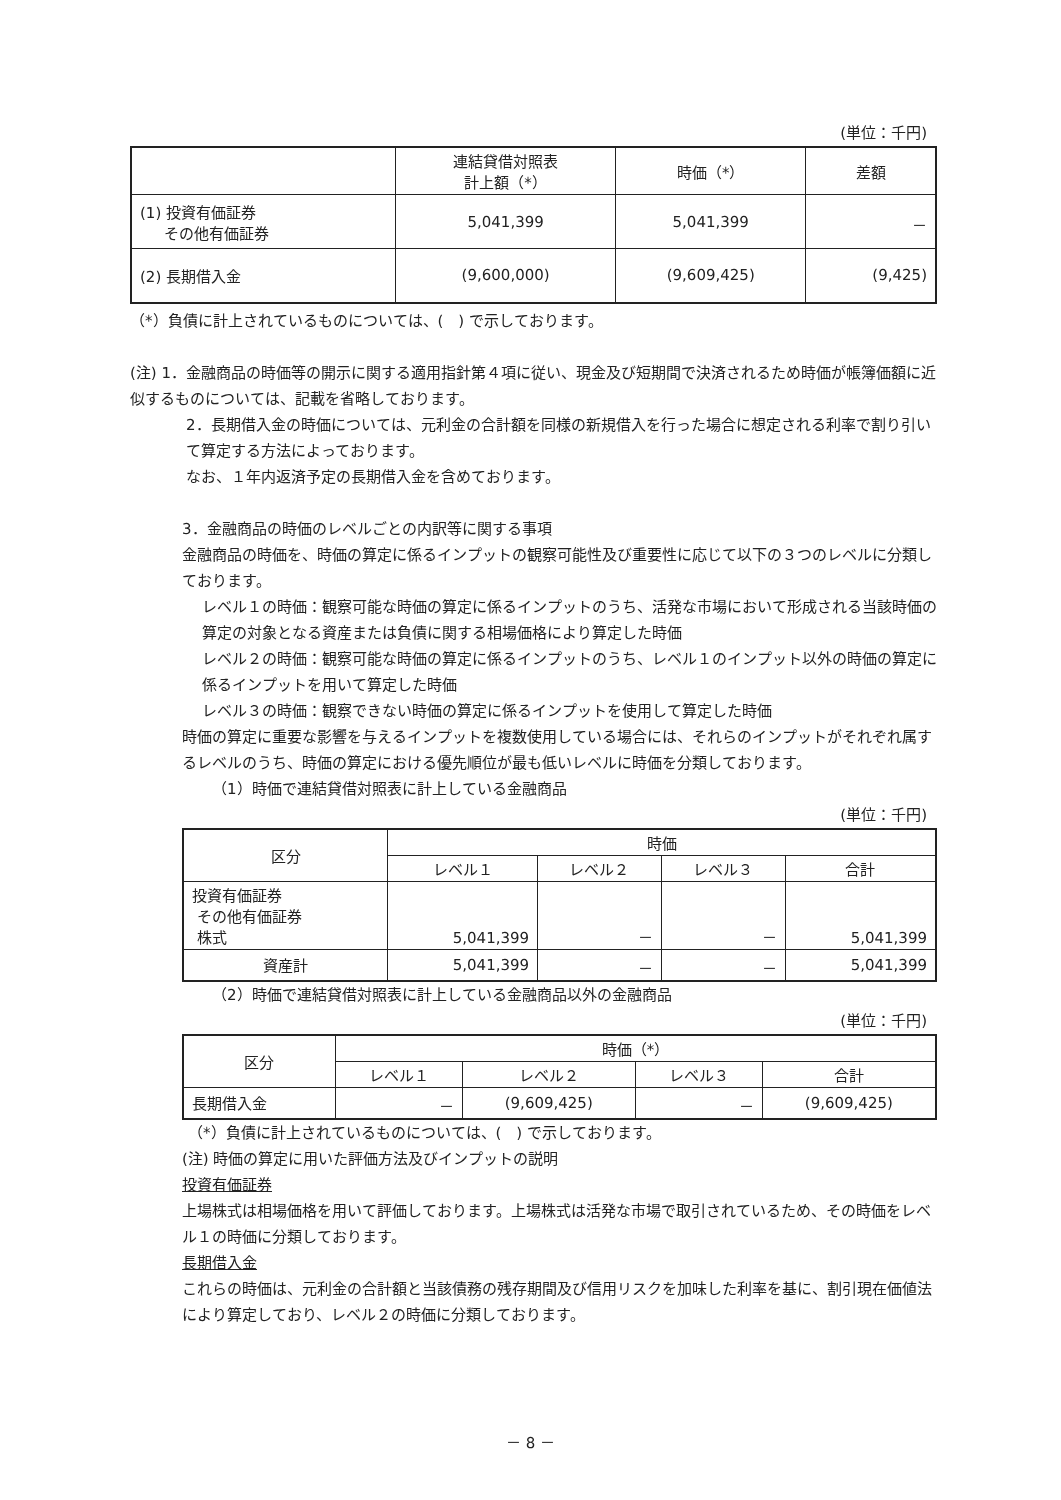(単位：千円)
| | 連結貸借対照表 計上額（*） | 時価（*） | 差額 |
| --- | --- | --- | --- |
| (1) 投資有価証券 その他有価証券 | 5,041,399 | 5,041,399 | － |
| (2) 長期借入金 | (9,600,000) | (9,609,425) | (9,425) |
（*）負債に計上されているものについては、(　) で示しております。
(注) 1．金融商品の時価等の開示に関する適用指針第４項に従い、現金及び短期間で決済されるため時価が帳簿価額に近似するものについては、記載を省略しております。
2．長期借入金の時価については、元利金の合計額を同様の新規借入を行った場合に想定される利率で割り引いて算定する方法によっております。
なお、１年内返済予定の長期借入金を含めております。
3．金融商品の時価のレベルごとの内訳等に関する事項
金融商品の時価を、時価の算定に係るインプットの観察可能性及び重要性に応じて以下の３つのレベルに分類しております。
レベル１の時価：観察可能な時価の算定に係るインプットのうち、活発な市場において形成される当該時価の算定の対象となる資産または負債に関する相場価格により算定した時価
レベル２の時価：観察可能な時価の算定に係るインプットのうち、レベル１のインプット以外の時価の算定に係るインプットを用いて算定した時価
レベル３の時価：観察できない時価の算定に係るインプットを使用して算定した時価
時価の算定に重要な影響を与えるインプットを複数使用している場合には、それらのインプットがそれぞれ属するレベルのうち、時価の算定における優先順位が最も低いレベルに時価を分類しております。
（1）時価で連結貸借対照表に計上している金融商品
(単位：千円)
| 区分 | 時価 | | | |
| --- | --- | --- | --- | --- |
| | レベル１ | レベル２ | レベル３ | 合計 |
| 投資有価証券 その他有価証券 株式 | 5,041,399 | － | － | 5,041,399 |
| 資産計 | 5,041,399 | － | － | 5,041,399 |
（2）時価で連結貸借対照表に計上している金融商品以外の金融商品
(単位：千円)
| 区分 | 時価（*） | | | |
| --- | --- | --- | --- | --- |
| | レベル１ | レベル２ | レベル３ | 合計 |
| 長期借入金 | － | (9,609,425) | － | (9,609,425) |
（*）負債に計上されているものについては、(　) で示しております。
(注) 時価の算定に用いた評価方法及びインプットの説明
投資有価証券
上場株式は相場価格を用いて評価しております。上場株式は活発な市場で取引されているため、その時価をレベル１の時価に分類しております。
長期借入金
これらの時価は、元利金の合計額と当該債務の残存期間及び信用リスクを加味した利率を基に、割引現在価値法により算定しており、レベル２の時価に分類しております。
－ 8 －